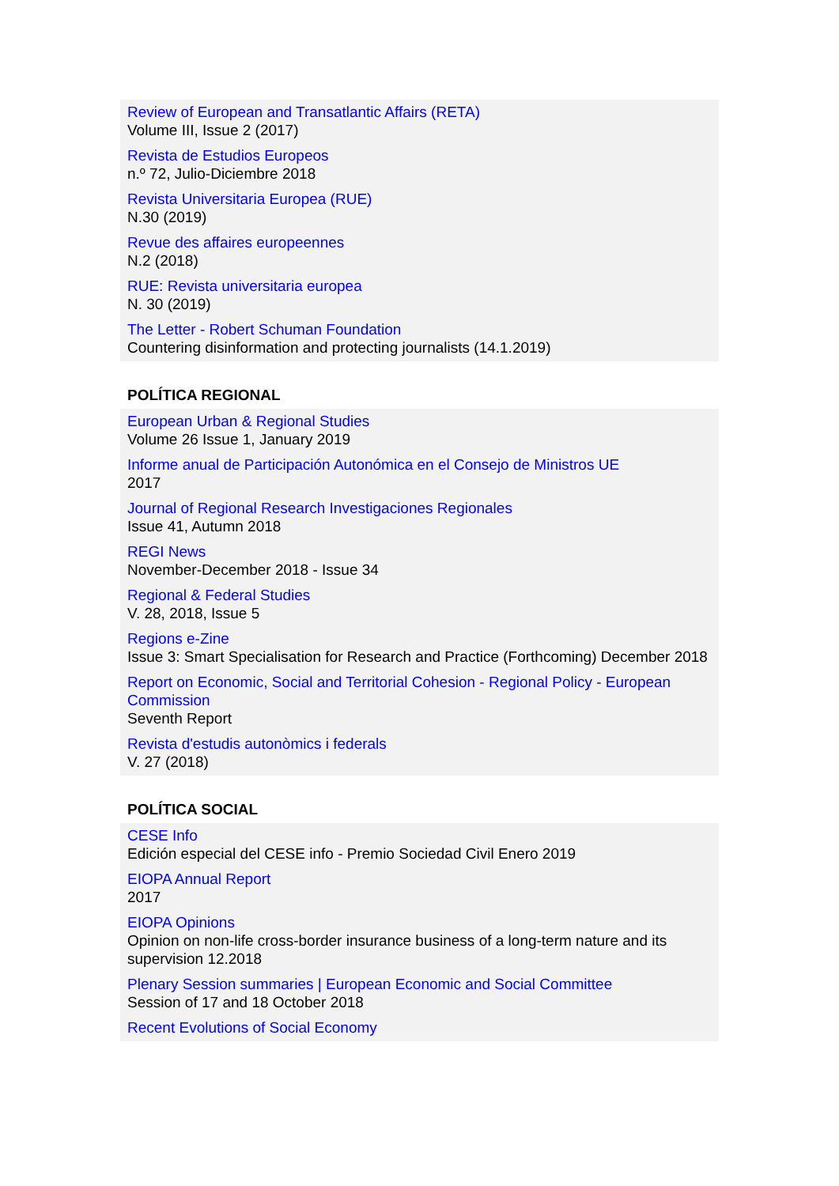Review of European and Transatlantic Affairs (RETA)
Volume III, Issue 2 (2017)
Revista de Estudios Europeos
n.º 72, Julio-Diciembre 2018
Revista Universitaria Europea (RUE)
N.30 (2019)
Revue des affaires europeennes
N.2 (2018)
RUE: Revista universitaria europea
N. 30 (2019)
The Letter - Robert Schuman Foundation
Countering disinformation and protecting journalists (14.1.2019)
POLÍTICA REGIONAL
European Urban & Regional Studies
Volume 26 Issue 1, January 2019
Informe anual de Participación Autonómica en el Consejo de Ministros UE
2017
Journal of Regional Research Investigaciones Regionales
Issue 41, Autumn 2018
REGI News
November-December 2018 - Issue 34
Regional & Federal Studies
V. 28, 2018, Issue 5
Regions e-Zine
Issue 3: Smart Specialisation for Research and Practice (Forthcoming) December 2018
Report on Economic, Social and Territorial Cohesion - Regional Policy - European Commission
Seventh Report
Revista d'estudis autonòmics i federals
V. 27 (2018)
POLÍTICA SOCIAL
CESE Info
Edición especial del CESE info - Premio Sociedad Civil Enero 2019
EIOPA Annual Report
2017
EIOPA Opinions
Opinion on non-life cross-border insurance business of a long-term nature and its supervision 12.2018
Plenary Session summaries | European Economic and Social Committee
Session of 17 and 18 October 2018
Recent Evolutions of Social Economy